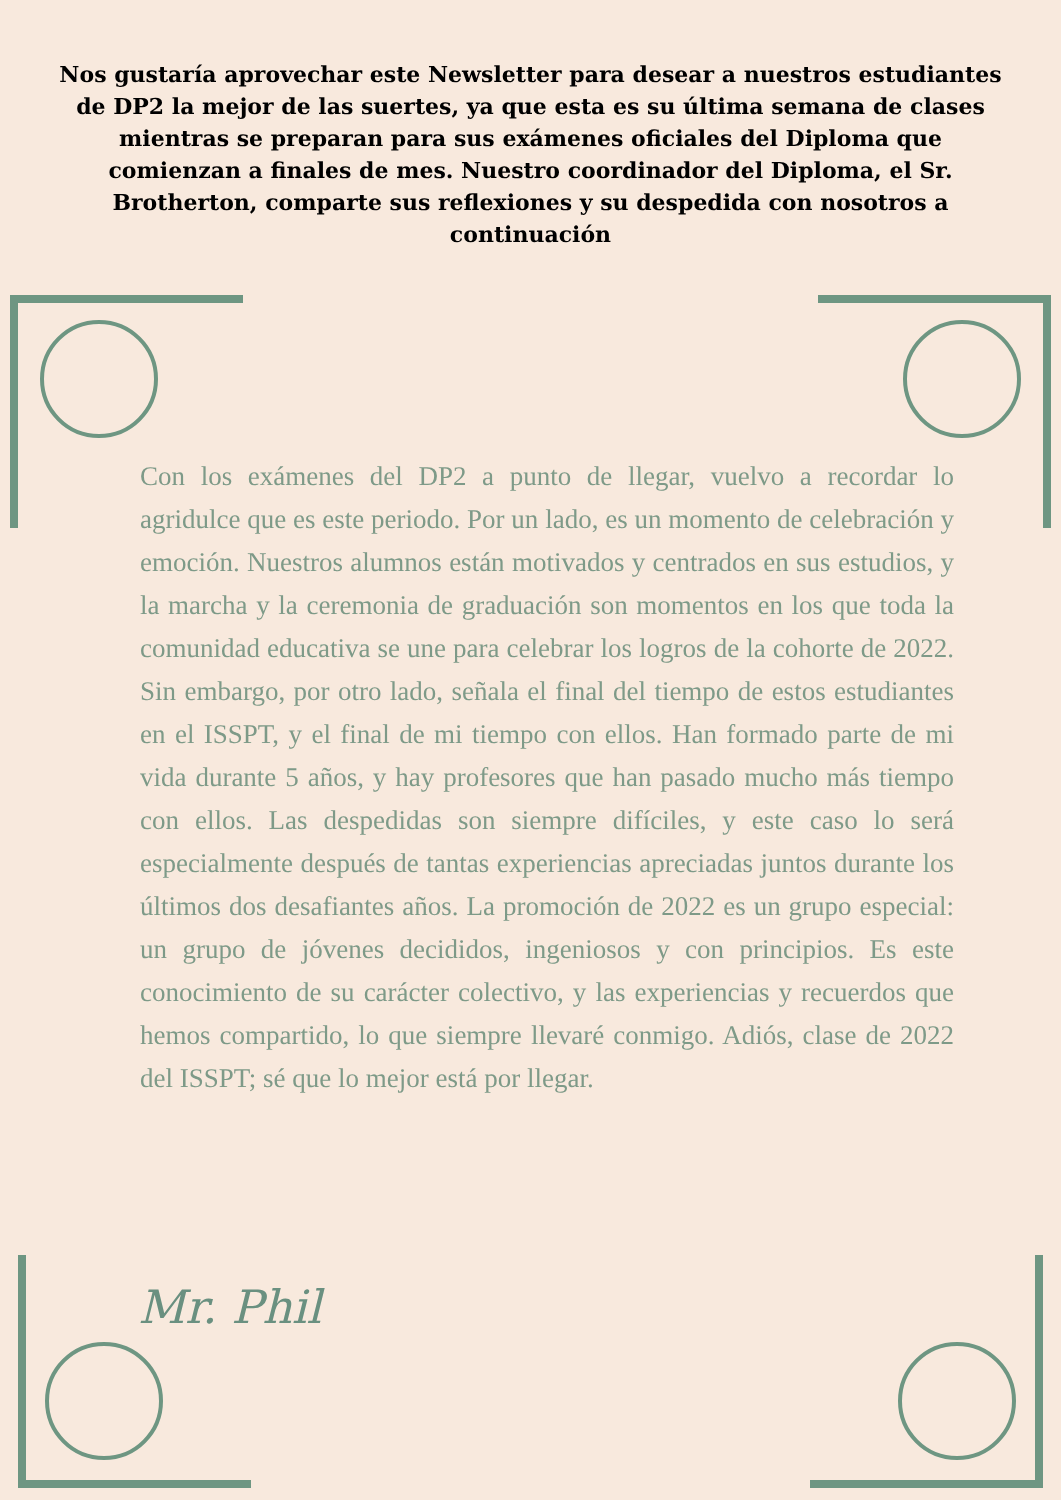Nos gustaría aprovechar este Newsletter para desear a nuestros estudiantes de DP2 la mejor de las suertes, ya que esta es su última semana de clases mientras se preparan para sus exámenes oficiales del Diploma que comienzan a finales de mes. Nuestro coordinador del Diploma, el Sr. Brotherton, comparte sus reflexiones y su despedida con nosotros a continuación
Con los exámenes del DP2 a punto de llegar, vuelvo a recordar lo agridulce que es este periodo. Por un lado, es un momento de celebración y emoción. Nuestros alumnos están motivados y centrados en sus estudios, y la marcha y la ceremonia de graduación son momentos en los que toda la comunidad educativa se une para celebrar los logros de la cohorte de 2022. Sin embargo, por otro lado, señala el final del tiempo de estos estudiantes en el ISSPT, y el final de mi tiempo con ellos. Han formado parte de mi vida durante 5 años, y hay profesores que han pasado mucho más tiempo con ellos. Las despedidas son siempre difíciles, y este caso lo será especialmente después de tantas experiencias apreciadas juntos durante los últimos dos desafiantes años. La promoción de 2022 es un grupo especial: un grupo de jóvenes decididos, ingeniosos y con principios. Es este conocimiento de su carácter colectivo, y las experiencias y recuerdos que hemos compartido, lo que siempre llevaré conmigo. Adiós, clase de 2022 del ISSPT; sé que lo mejor está por llegar.
Mr. Phil